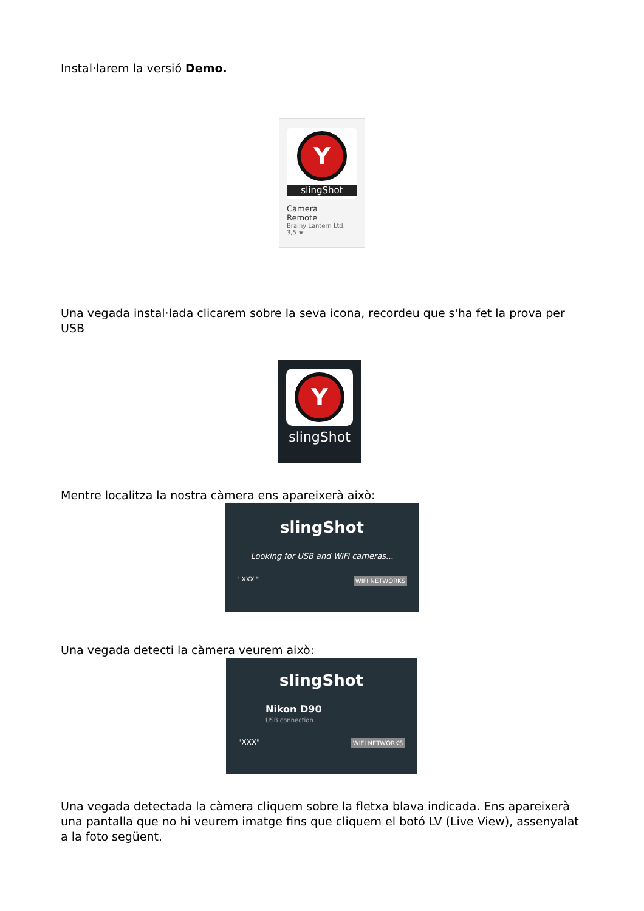Instal·larem la versió Demo.
Y
slingShot
Camera
Remote
Brainy Lantern Ltd.
3,5 ★
Una vegada instal·lada clicarem sobre la seva icona, recordeu que s'ha fet la prova per USB
Y
slingShot
Mentre localitza la nostra càmera ens apareixerà això:
slingShot
Looking for USB and WiFi cameras...
" XXX " WIFI NETWORKS
Una vegada detecti la càmera veurem això:
slingShot
Nikon D90
USB connection
"XXX" WIFI NETWORKS
Una vegada detectada la càmera cliquem sobre la fletxa blava indicada. Ens apareixerà una pantalla que no hi veurem imatge fins que cliquem el botó LV (Live View), assenyalat a la foto següent.